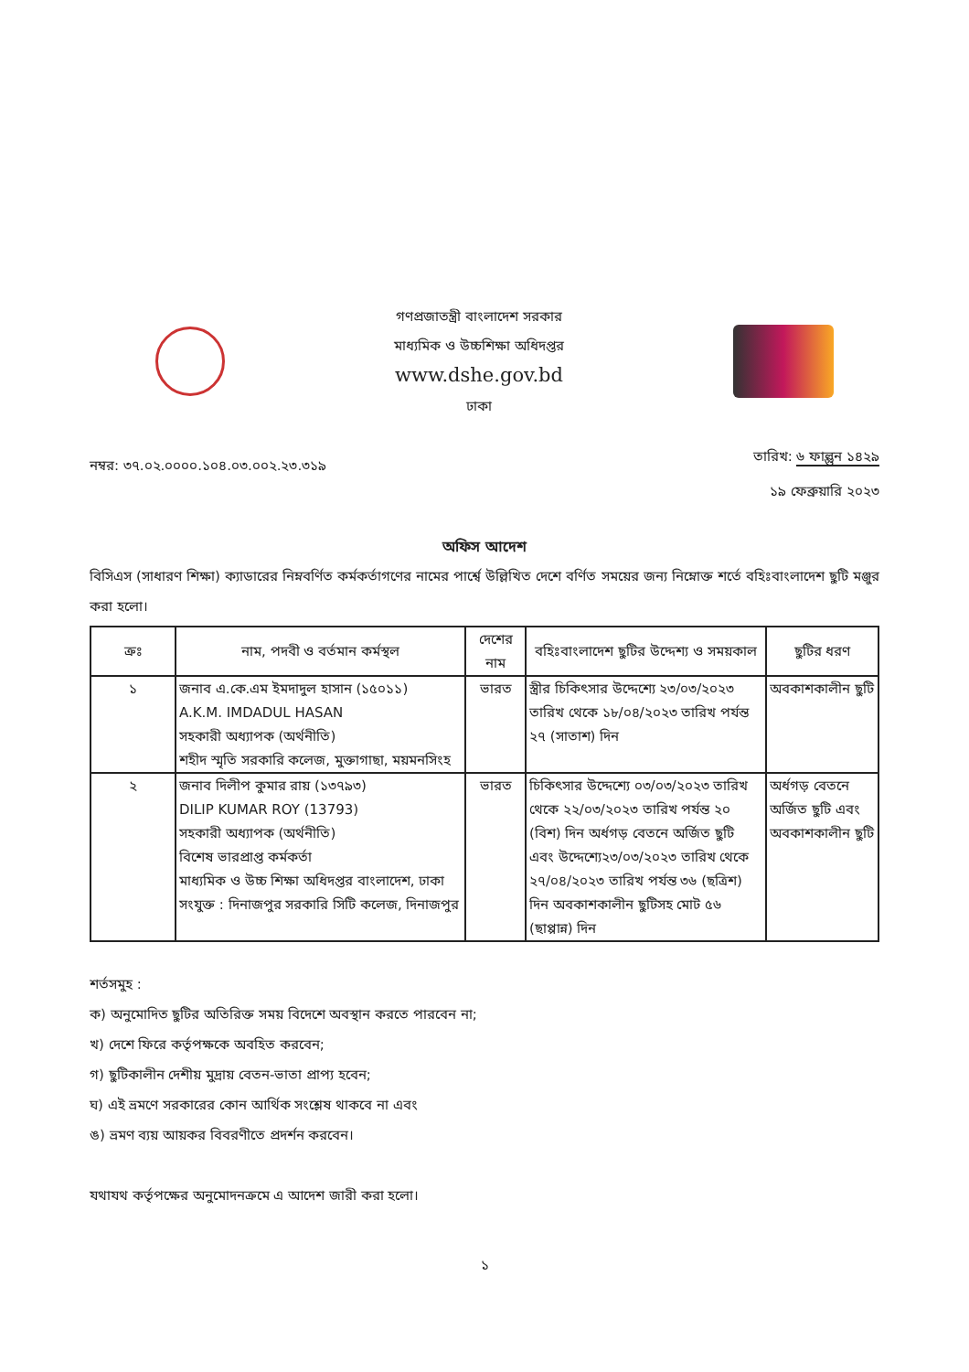গণপ্রজাতন্ত্রী বাংলাদেশ সরকার
মাধ্যমিক ও উচ্চশিক্ষা অধিদপ্তর
www.dshe.gov.bd
ঢাকা
নম্বর: ৩৭.০২.০০০০.১০৪.০৩.০০২.২৩.৩১৯
তারিখ: ৬ ফাল্গুন ১৪২৯
১৯ ফেব্রুয়ারি ২০২৩
অফিস আদেশ
বিসিএস (সাধারণ শিক্ষা) ক্যাডারের নিম্নবর্ণিত কর্মকর্তাগণের নামের পার্শ্বে উল্লিখিত দেশে বর্ণিত সময়ের জন্য নিম্নোক্ত শর্তে বহিঃবাংলাদেশ ছুটি মঞ্জুর করা হলো।
| ক্রঃ | নাম, পদবী ও বর্তমান কর্মস্থল | দেশের নাম | বহিঃবাংলাদেশ ছুটির উদ্দেশ্য ও সময়কাল | ছুটির ধরণ |
| --- | --- | --- | --- | --- |
| ১ | জনাব এ.কে.এম ইমদাদুল হাসান (১৫০১১) A.K.M. IMDADUL HASAN সহকারী অধ্যাপক (অর্থনীতি) শহীদ স্মৃতি সরকারি কলেজ, মুক্তাগাছা, ময়মনসিংহ | ভারত | স্ত্রীর চিকিৎসার উদ্দেশ্যে ২৩/০৩/২০২৩ তারিখ থেকে ১৮/০৪/২০২৩ তারিখ পর্যন্ত ২৭ (সাতাশ) দিন | অবকাশকালীন ছুটি |
| ২ | জনাব দিলীপ কুমার রায় (১৩৭৯৩) DILIP KUMAR ROY (13793) সহকারী অধ্যাপক (অর্থনীতি) বিশেষ ভারপ্রাপ্ত কর্মকর্তা মাধ্যমিক ও উচ্চ শিক্ষা অধিদপ্তর বাংলাদেশ, ঢাকা সংযুক্ত : দিনাজপুর সরকারি সিটি কলেজ, দিনাজপুর | ভারত | চিকিৎসার উদ্দেশ্যে ০৩/০৩/২০২৩ তারিখ থেকে ২২/০৩/২০২৩ তারিখ পর্যন্ত ২০ (বিশ) দিন অর্ধগড় বেতনে অর্জিত ছুটি এবং উদ্দেশ্যে২৩/০৩/২০২৩ তারিখ থেকে ২৭/০৪/২০২৩ তারিখ পর্যন্ত ৩৬ (ছত্রিশ) দিন অবকাশকালীন ছুটিসহ মোট ৫৬ (ছাপ্পান্ন) দিন | অর্ধগড় বেতনে অর্জিত ছুটি এবং অবকাশকালীন ছুটি |
শর্তসমুহ :
ক) অনুমোদিত ছুটির অতিরিক্ত সময় বিদেশে অবস্থান করতে পারবেন না;
খ) দেশে ফিরে কর্তৃপক্ষকে অবহিত করবেন;
গ) ছুটিকালীন দেশীয় মুদ্রায় বেতন-ভাতা প্রাপ্য হবেন;
ঘ) এই ভ্রমণে সরকারের কোন আর্থিক সংশ্লেষ থাকবে না এবং
ঙ) ভ্রমণ ব্যয় আয়কর বিবরণীতে প্রদর্শন করবেন।
যথাযথ কর্তৃপক্ষের অনুমোদনক্রমে এ আদেশ জারী করা হলো।
১